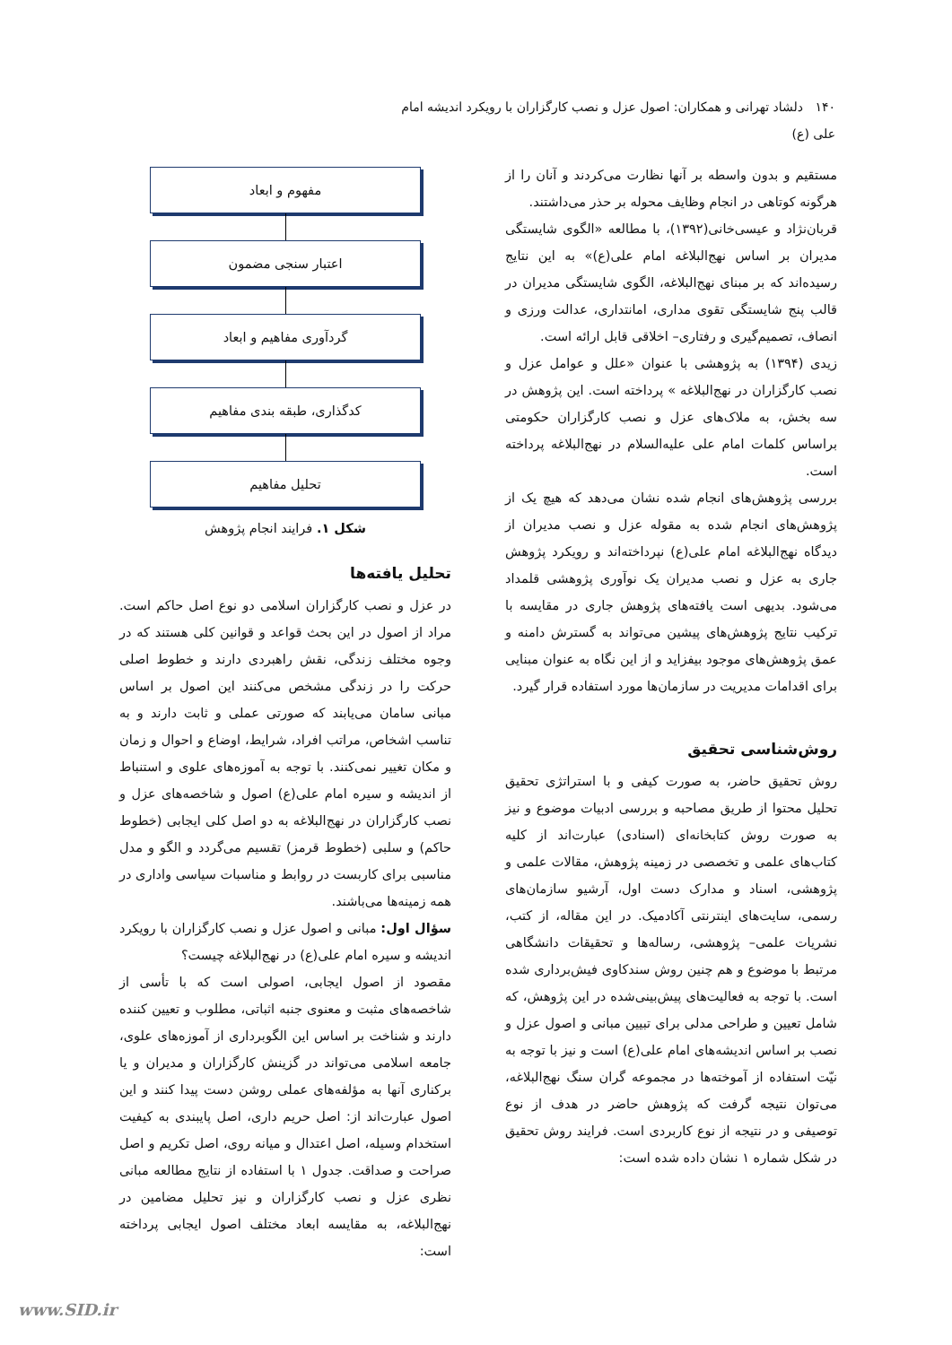۱۴۰ دلشاد تهرانی و همکاران: اصول عزل و نصب کارگزاران با رویکرد اندیشه امام علی (ع)
مستقیم و بدون واسطه بر آنها نظارت می‌کردند و آنان را از هرگونه کوتاهی در انجام وظایف محوله بر حذر می‌داشتند.
قربان‌نژاد و عیسی‌خانی(۱۳۹۲)، با مطالعه «الگوی شایستگی مدیران بر اساس نهج‌البلاغه امام علی(ع)» به این نتایج رسیده‌اند که بر مبنای نهج‌البلاغه، الگوی شایستگی مدیران در قالب پنج شایستگی تقوی مداری، امانتداری، عدالت ورزی و انصاف، تصمیم‌گیری و رفتاری– اخلاقی قابل ارائه است.
زیدی (۱۳۹۴) به پژوهشی با عنوان «علل و عوامل عزل و نصب کارگزاران در نهج‌البلاغه » پرداخته است. این پژوهش در سه بخش، به ملاک‌های عزل و نصب کارگزاران حکومتی براساس کلمات امام علی علیه‌السلام در نهج‌البلاغه پرداخته است.
بررسی پژوهش‌های انجام شده نشان می‌دهد که هیچ یک از پژوهش‌های انجام شده به مقوله عزل و نصب مدیران از دیدگاه نهج‌البلاغه امام علی(ع) نپرداخته‌اند و رویکرد پژوهش جاری به عزل و نصب مدیران یک نوآوری پژوهشی قلمداد می‌شود. بدیهی است یافته‌های پژوهش جاری در مقایسه با ترکیب نتایج پژوهش‌های پیشین می‌تواند به گسترش دامنه و عمق پژوهش‌های موجود بیفزاید و از این نگاه به عنوان مبنایی برای اقدامات مدیریت در سازمان‌ها مورد استفاده قرار گیرد.
روش‌شناسی تحقیق
روش تحقیق حاضر، به صورت کیفی و با استراتژی تحقیق تحلیل محتوا از طریق مصاحبه و بررسی ادبیات موضوع و نیز به صورت روش کتابخانه‌ای (اسنادی) عبارت‌اند از کلیه کتاب‌های علمی و تخصصی در زمینه پژوهش، مقالات علمی و پژوهشی، اسناد و مدارک دست اول، آرشیو سازمان‌های رسمی، سایت‌های اینترنتی آکادمیک. در این مقاله، از کتب، نشریات علمی– پژوهشی، رساله‌ها و تحقیقات دانشگاهی مرتبط با موضوع و هم چنین روش سندکاوی فیش‌برداری شده است. با توجه به فعالیت‌های پیش‌بینی‌شده در این پژوهش، که شامل تعیین و طراحی مدلی برای تبیین مبانی و اصول عزل و نصب بر اساس اندیشه‌های امام علی(ع) است و نیز با توجه به نیّت استفاده از آموخته‌ها در مجموعه گران سنگ نهج‌البلاغه، می‌توان نتیجه گرفت که پژوهش حاضر در هدف از نوع توصیفی و در نتیجه از نوع کاربردی است. فرایند روش تحقیق در شکل شماره ۱ نشان داده شده است:
مفهوم و ابعاد
اعتبار سنجی مضمون
گردآوری مفاهیم و ابعاد
کدگذاری، طبقه بندی مفاهیم
تحلیل مفاهیم
شکل ۱. فرایند انجام پژوهش
تحلیل یافته‌ها
در عزل و نصب کارگزاران اسلامی دو نوع اصل حاکم است. مراد از اصول در این بحث قواعد و قوانین کلی هستند که در وجوه مختلف زندگی، نقش راهبردی دارند و خطوط اصلی حرکت را در زندگی مشخص می‌کنند این اصول بر اساس مبانی سامان می‌یابند که صورتی عملی و ثابت دارند و به تناسب اشخاص، مراتب افراد، شرایط، اوضاع و احوال و زمان و مکان تغییر نمی‌کنند. با توجه به آموزه‌های علوی و استنباط از اندیشه و سیره امام علی(ع) اصول و شاخصه‌های عزل و نصب کارگزاران در نهج‌البلاغه به دو اصل کلی ایجابی (خطوط حاکم) و سلبی (خطوط قرمز) تقسیم می‌گردد و الگو و مدل مناسبی برای کاربست در روابط و مناسبات سیاسی واداری در همه زمینه‌ها می‌باشند.
سؤال اول: مبانی و اصول عزل و نصب کارگزاران با رویکرد اندیشه و سیره امام علی(ع) در نهج‌البلاغه چیست؟
مقصود از اصول ایجابی، اصولی است که با تأسی از شاخصه‌های مثبت و معنوی جنبه اثباتی، مطلوب و تعیین کننده دارند و شناخت بر اساس این الگوبرداری از آموزه‌های علوی، جامعه اسلامی می‌تواند در گزینش کارگزاران و مدیران و یا برکناری آنها به مؤلفه‌های عملی روشن دست پیدا کنند و این اصول عبارت‌اند از: اصل حریم داری، اصل پایبندی به کیفیت استخدام وسیله، اصل اعتدال و میانه روی، اصل تکریم و اصل صراحت و صداقت. جدول ۱ با استفاده از نتایج مطالعه مبانی نظری عزل و نصب کارگزاران و نیز تحلیل مضامین در نهج‌البلاغه، به مقایسه ابعاد مختلف اصول ایجابی پرداخته است:
www.SID.ir